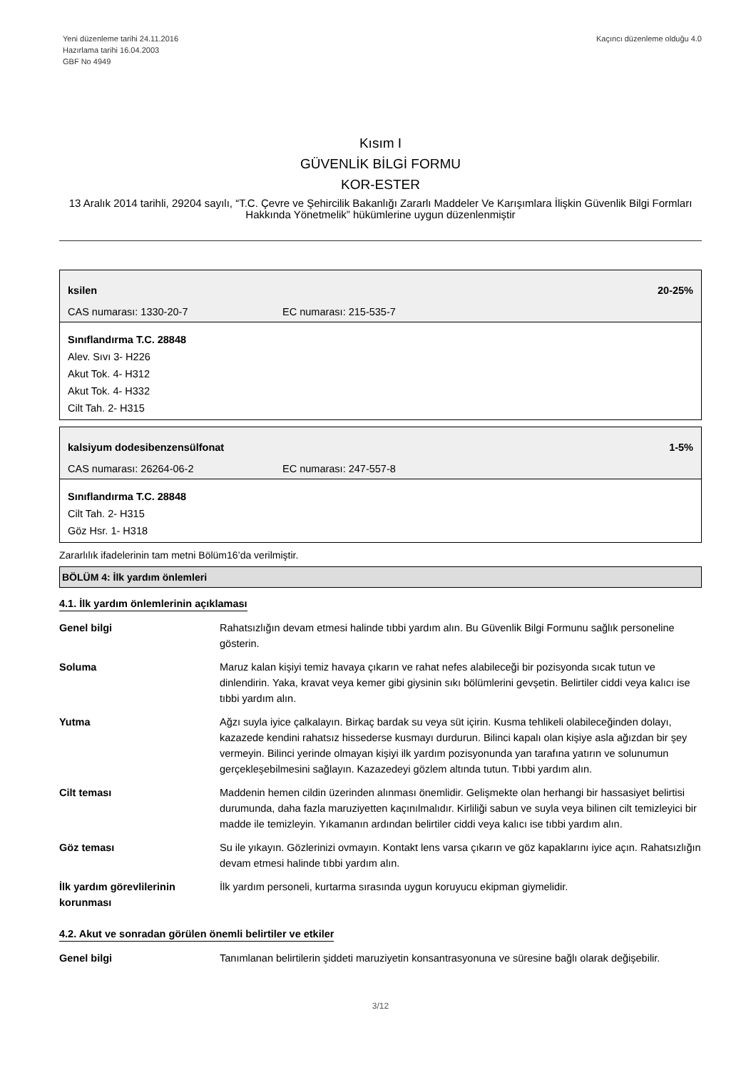Yeni düzenleme tarihi 24.11.2016
Hazırlama tarihi 16.04.2003
GBF No 4949
Kaçıncı düzenleme olduğu 4.0
Kısım I
GÜVENLİK BİLGİ FORMU
KOR-ESTER
13 Aralık 2014 tarihli, 29204 sayılı, “T.C. Çevre ve Şehircilik Bakanlığı Zararlı Maddeler Ve Karışımlara İlişkin Güvenlik Bilgi Formları Hakkında Yönetmelik” hükümlerine uygun düzenlenmiştir
ksilen 20-25%
CAS numarası: 1330-20-7 EC numarası: 215-535-7
Sınıflandırma T.C. 28848
Alev. Sıvı 3- H226
Akut Tok. 4- H312
Akut Tok. 4- H332
Cilt Tah. 2- H315
kalsiyum dodesibenzensülfonat 1-5%
CAS numarası: 26264-06-2 EC numarası: 247-557-8
Sınıflandırma T.C. 28848
Cilt Tah. 2- H315
Göz Hsr. 1- H318
Zararlılık ifadelerinin tam metni Bölüm16’da verilmiştir.
BÖLÜM 4: İlk yardım önlemleri
4.1. İlk yardım önlemlerinin açıklaması
| Genel bilgi | Rahatsızlığın devam etmesi halinde tıbbi yardım alın. Bu Güvenlik Bilgi Formunu sağlık personeline gösterin. |
| Soluma | Maruz kalan kişiyi temiz havaya çıkarın ve rahat nefes alabileceği bir pozisyonda sıcak tutun ve dinlendirin. Yaka, kravat veya kemer gibi giysinin sıkı bölümlerini gevşetin. Belirtiler ciddi veya kalıcı ise tıbbi yardım alın. |
| Yutma | Ağzı suyla iyice çalkalayın. Birkaç bardak su veya süt içirin. Kusma tehlikeli olabileceğinden dolayı, kazazede kendini rahatsız hissederse kusmayı durdurun. Bilinci kapalı olan kişiye asla ağızdan bir şey vermeyin. Bilinci yerinde olmayan kişiyi ilk yardım pozisyonunda yan tarafına yatırın ve solunumun gerçekleşebilmesini sağlayın. Kazazedeyi gözlem altında tutun. Tıbbi yardım alın. |
| Cilt teması | Maddenin hemen cildin üzerinden alınması önemlidir. Gelişmekte olan herhangi bir hassasiyet belirtisi durumunda, daha fazla maruziyetten kaçınılmalıdır. Kirliliği sabun ve suyla veya bilinen cilt temizleyici bir madde ile temizleyin. Yıkamanın ardından belirtiler ciddi veya kalıcı ise tıbbi yardım alın. |
| Göz teması | Su ile yıkayın. Gözlerinizi ovmayın. Kontakt lens varsa çıkarın ve göz kapaklarını iyice açın. Rahatsızlığın devam etmesi halinde tıbbi yardım alın. |
| İlk yardım görevlilerinin korunması | İlk yardım personeli, kurtarma sırasında uygun koruyucu ekipman giymelidir. |
4.2. Akut ve sonradan görülen önemli belirtiler ve etkiler
| Genel bilgi | Tanımlanan belirtilerin şiddeti maruziyetin konsantrasyonuna ve süresine bağlı olarak değişebilir. |
3/12